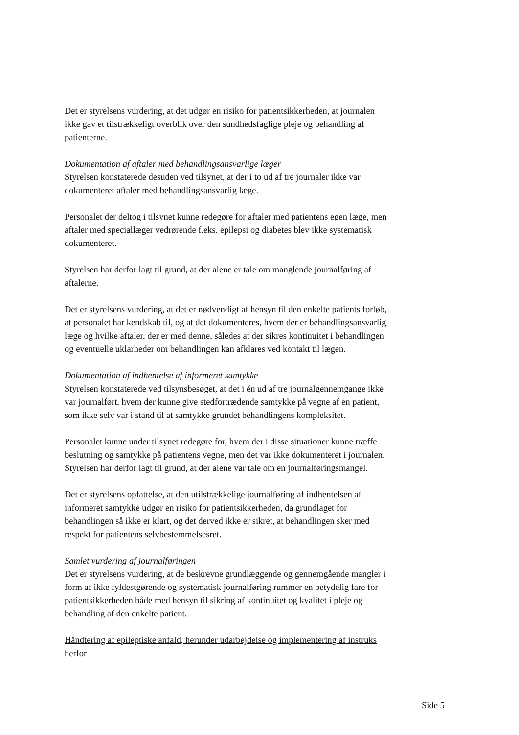Det er styrelsens vurdering, at det udgør en risiko for patientsikkerheden, at journalen ikke gav et tilstrækkeligt overblik over den sundhedsfaglige pleje og behandling af patienterne.
Dokumentation af aftaler med behandlingsansvarlige læger
Styrelsen konstaterede desuden ved tilsynet, at der i to ud af tre journaler ikke var dokumenteret aftaler med behandlingsansvarlig læge.
Personalet der deltog i tilsynet kunne redegøre for aftaler med patientens egen læge, men aftaler med speciallæger vedrørende f.eks. epilepsi og diabetes blev ikke systematisk dokumenteret.
Styrelsen har derfor lagt til grund, at der alene er tale om manglende journalføring af aftalerne.
Det er styrelsens vurdering, at det er nødvendigt af hensyn til den enkelte patients forløb, at personalet har kendskab til, og at det dokumenteres, hvem der er behandlingsansvarlig læge og hvilke aftaler, der er med denne, således at der sikres kontinuitet i behandlingen og eventuelle uklarheder om behandlingen kan afklares ved kontakt til lægen.
Dokumentation af indhentelse af informeret samtykke
Styrelsen konstaterede ved tilsynsbesøget, at det i én ud af tre journalgennemgange ikke var journalført, hvem der kunne give stedfortrædende samtykke på vegne af en patient, som ikke selv var i stand til at samtykke grundet behandlingens kompleksitet.
Personalet kunne under tilsynet redegøre for, hvem der i disse situationer kunne træffe beslutning og samtykke på patientens vegne, men det var ikke dokumenteret i journalen. Styrelsen har derfor lagt til grund, at der alene var tale om en journalføringsmangel.
Det er styrelsens opfattelse, at den utilstrækkelige journalføring af indhentelsen af informeret samtykke udgør en risiko for patientsikkerheden, da grundlaget for behandlingen så ikke er klart, og det derved ikke er sikret, at behandlingen sker med respekt for patientens selvbestemmelsesret.
Samlet vurdering af journalføringen
Det er styrelsens vurdering, at de beskrevne grundlæggende og gennemgående mangler i form af ikke fyldestgørende og systematisk journalføring rummer en betydelig fare for patientsikkerheden både med hensyn til sikring af kontinuitet og kvalitet i pleje og behandling af den enkelte patient.
Håndtering af epileptiske anfald, herunder udarbejdelse og implementering af instruks herfor
Side 5